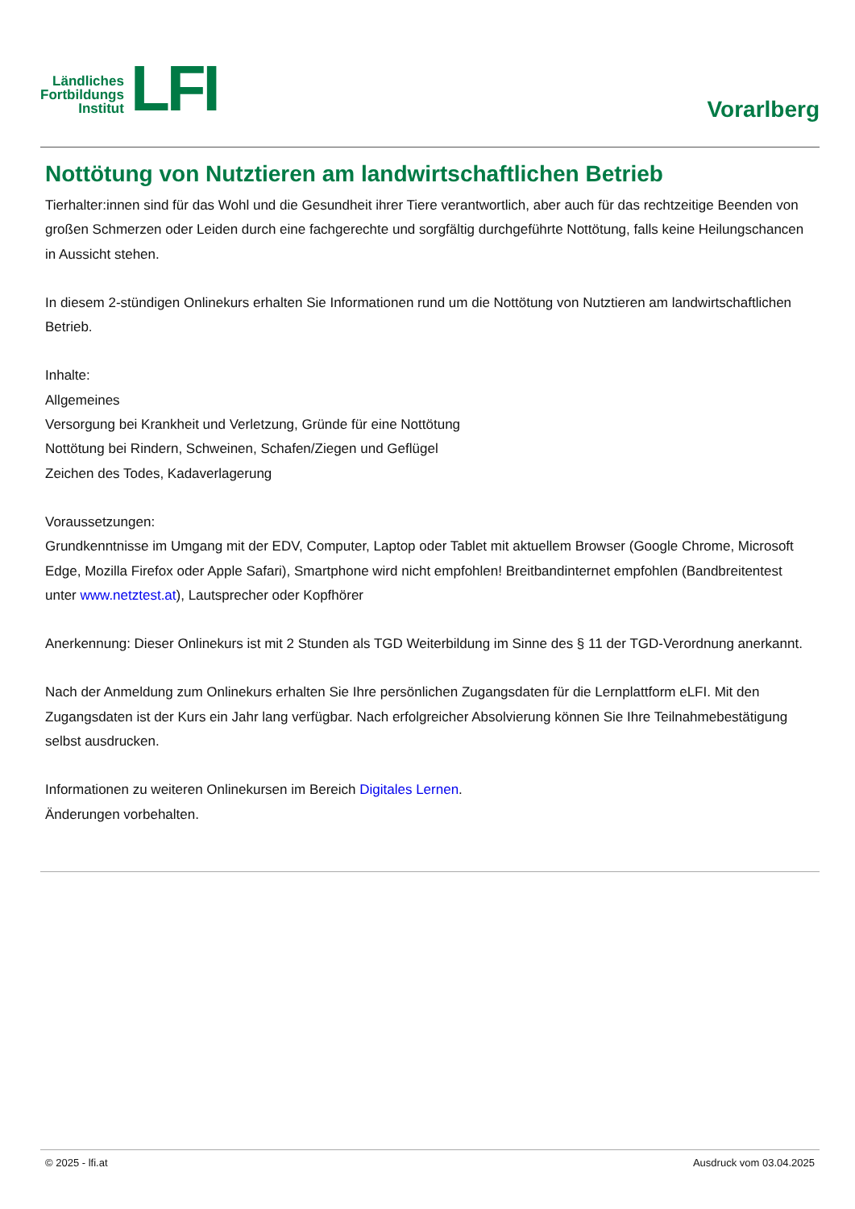Ländliches
Fortbildungs
Institut
LFI
Vorarlberg
Nottötung von Nutztieren am landwirtschaftlichen Betrieb
Tierhalter:innen sind für das Wohl und die Gesundheit ihrer Tiere verantwortlich, aber auch für das rechtzeitige Beenden von großen Schmerzen oder Leiden durch eine fachgerechte und sorgfältig durchgeführte Nottötung, falls keine Heilungschancen in Aussicht stehen.
In diesem 2-stündigen Onlinekurs erhalten Sie Informationen rund um die Nottötung von Nutztieren am landwirtschaftlichen Betrieb.
Inhalte:
Allgemeines
Versorgung bei Krankheit und Verletzung, Gründe für eine Nottötung
Nottötung bei Rindern, Schweinen, Schafen/Ziegen und Geflügel
Zeichen des Todes, Kadaverlagerung
Voraussetzungen:
Grundkenntnisse im Umgang mit der EDV, Computer, Laptop oder Tablet mit aktuellem Browser (Google Chrome, Microsoft Edge, Mozilla Firefox oder Apple Safari), Smartphone wird nicht empfohlen! Breitbandinternet empfohlen (Bandbreitentest unter www.netztest.at), Lautsprecher oder Kopfhörer
Anerkennung: Dieser Onlinekurs ist mit 2 Stunden als TGD Weiterbildung im Sinne des § 11 der TGD-Verordnung anerkannt.
Nach der Anmeldung zum Onlinekurs erhalten Sie Ihre persönlichen Zugangsdaten für die Lernplattform eLFI. Mit den Zugangsdaten ist der Kurs ein Jahr lang verfügbar. Nach erfolgreicher Absolvierung können Sie Ihre Teilnahmebestätigung selbst ausdrucken.
Informationen zu weiteren Onlinekursen im Bereich Digitales Lernen.
Änderungen vorbehalten.
© 2025 - lfi.at Ausdruck vom 03.04.2025